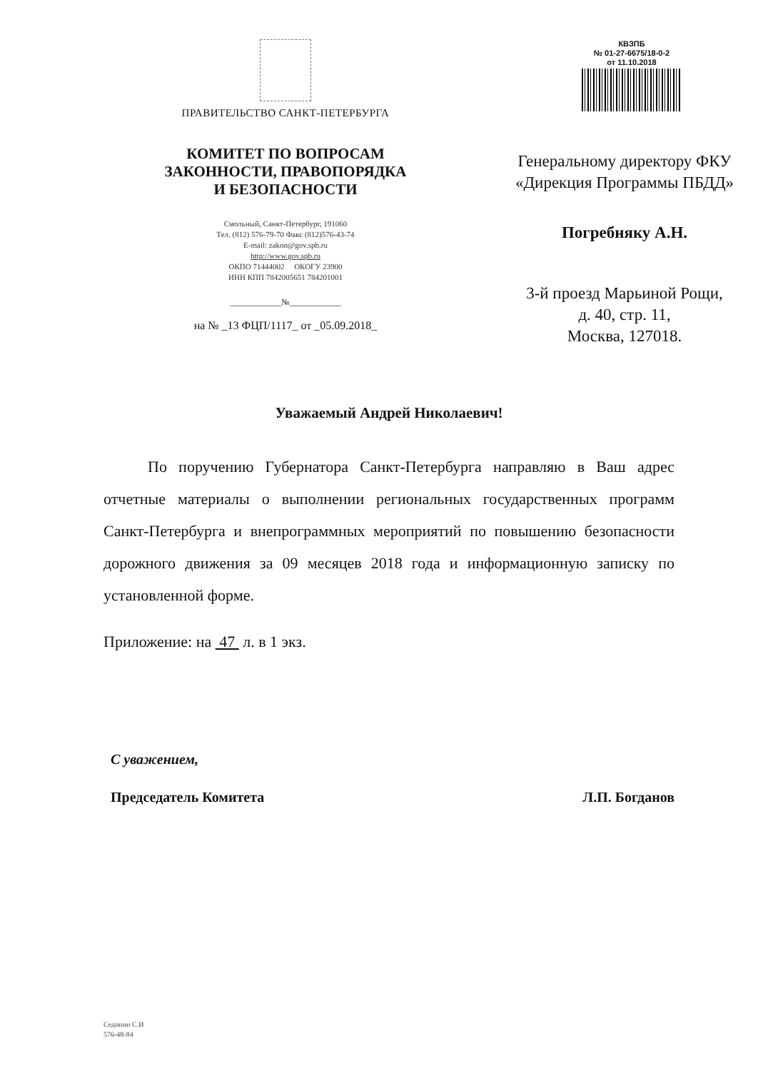ПРАВИТЕЛЬСТВО САНКТ-ПЕТЕРБУРГА
КОМИТЕТ ПО ВОПРОСАМ
ЗАКОННОСТИ, ПРАВОПОРЯДКА
И БЕЗОПАСНОСТИ
Смольный, Санкт-Петербург, 191060
Тел. (812) 576-79-70 Факс (812)576-43-74
E-mail: zakon@gov.spb.ru
http://www.gov.spb.ru
ОКПО 71444002 ОКОГУ 23900
ИНН КПП 7842005651 784201001
____________№____________
на № _13 ФЦП/1117_ от _05.09.2018_
КВЗПБ
№ 01-27-6675/18-0-2
от 11.10.2018
Генеральному директору ФКУ
«Дирекция Программы ПБДД»
Погребняку А.Н.
3-й проезд Марьиной Рощи,
д. 40, стр. 11,
Москва, 127018.
Уважаемый Андрей Николаевич!
По поручению Губернатора Санкт-Петербурга направляю в Ваш адрес отчетные материалы о выполнении региональных государственных программ Санкт-Петербурга и внепрограммных мероприятий по повышению безопасности дорожного движения за 09 месяцев 2018 года и информационную записку по установленной форме.
Приложение: на 47 л. в 1 экз.
С уважением,
Председатель Комитета Л.П. Богданов
Сединин С.И
576-48-84